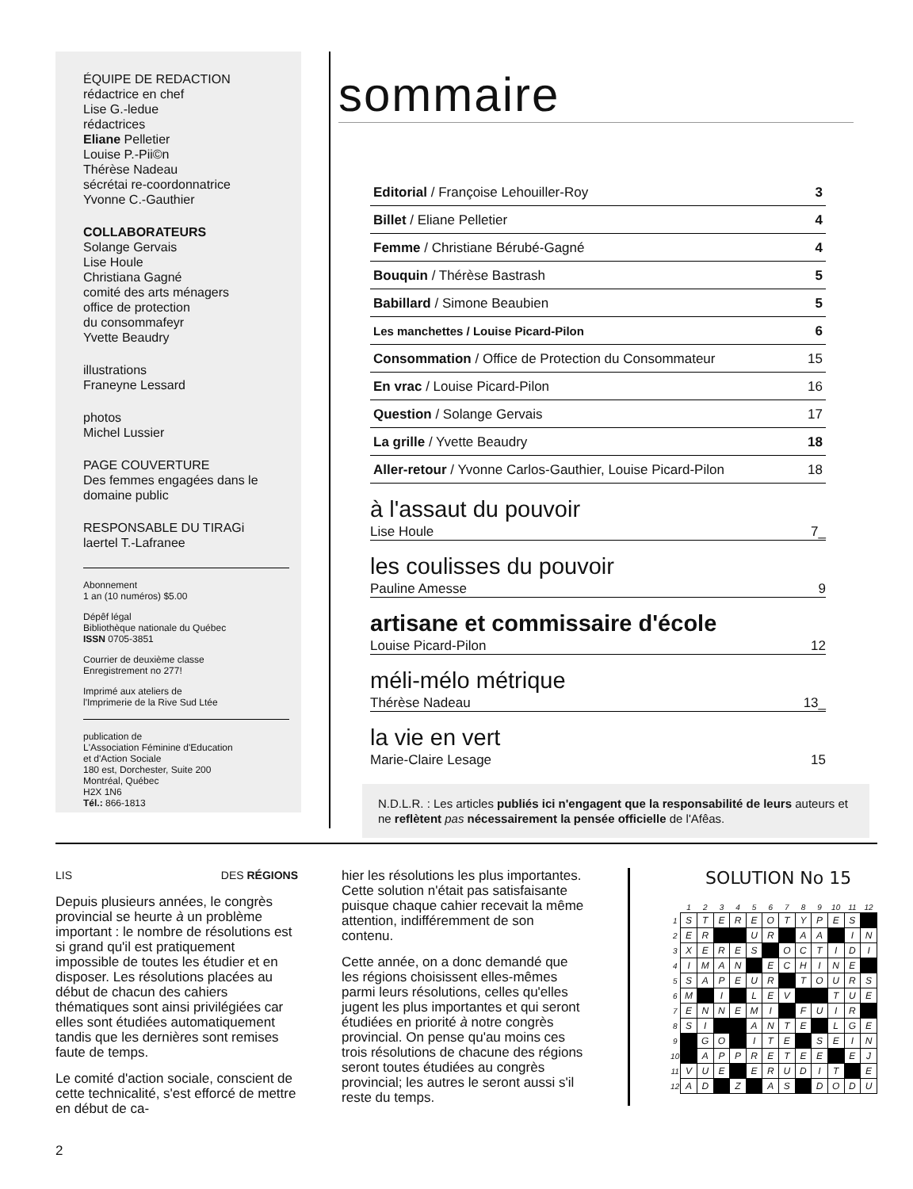ÉQUIPE DE REDACTION
rédactrice en chef
Lise G.-ledue
rédactrices
Eliane Pelletier
Louise P.-Pii©n
Thérèse Nadeau
sécrétai re-coordonnatrice
Yvonne C.-Gauthier
COLLABORATEURS
Solange Gervais
Lise Houle
Christiana Gagné
comité des arts ménagers
office de protection
du consommafeyr
Yvette Beaudry
illustrations
Franeyne Lessard
photos
Michel Lussier
PAGE COUVERTURE
Des femmes engagées dans le domaine public
RESPONSABLE DU TIRAGi
laertel T.-Lafranee
Abonnement
1 an (10 numéros) $5.00
Dépêf légal
Bibliothèque nationale du Québec
ISSN 0705-3851
Courrier de deuxième classe
Enregistrement no 277!
Imprimé aux ateliers de
l'Imprimerie de la Rive Sud Ltée
publication de
L'Association Féminine d'Education
et d'Action Sociale
180 est, Dorchester, Suite 200
Montréal, Québec
H2X 1N6
Tél.: 866-1813
sommaire
Editorial / Françoise Lehouiller-Roy 3
Billet / Eliane Pelletier 4
Femme / Christiane Bérubé-Gagné 4
Bouquin / Thérèse Bastrash 5
Babillard / Simone Beaubien 5
Les manchettes / Louise Picard-Pilon 6
Consommation / Office de Protection du Consommateur 15
En vrac / Louise Picard-Pilon 16
Question / Solange Gervais 17
La grille / Yvette Beaudry 18
Aller-retour / Yvonne Carlos-Gauthier, Louise Picard-Pilon 18
à l'assaut du pouvoir
Lise Houle 7_
les coulisses du pouvoir
Pauline Amesse 9
artisane et commissaire d'école
Louise Picard-Pilon 12
méli-mélo métrique
Thérèse Nadeau 13_
la vie en vert
Marie-Claire Lesage 15
N.D.L.R. : Les articles publiés ici n'engagent que la responsabilité de leurs auteurs et ne reflètent pas nécessairement la pensée officielle de l'Afêas.
LIS DES RÉGIONS
Depuis plusieurs années, le congrès provincial se heurte à un problème important : le nombre de résolutions est si grand qu'il est pratiquement impossible de toutes les étudier et en disposer. Les résolutions placées au début de chacun des cahiers thématiques sont ainsi privilégiées car elles sont étudiées automatiquement tandis que les dernières sont remises faute de temps.
Le comité d'action sociale, conscient de cette technicalité, s'est efforcé de mettre en début de ca-
hier les résolutions les plus importantes. Cette solution n'était pas satisfaisante puisque chaque cahier recevait la même attention, indifféremment de son contenu.
Cette année, on a donc demandé que les régions choisissent elles-mêmes parmi leurs résolutions, celles qu'elles jugent les plus importantes et qui seront étudiées en priorité à notre congrès provincial. On pense qu'au moins ces trois résolutions de chacune des régions seront toutes étudiées au congrès provincial; les autres le seront aussi s'il reste du temps.
SOLUTION No 15
| | 1 | 2 | 3 | 4 | 5 | 6 | 7 | 8 | 9 | 10 | 11 | 12 |
| --- | --- | --- | --- | --- | --- | --- | --- | --- | --- | --- | --- | --- |
| 1 | S | T | E | R | E | O | T | Y | P | E | S | |
| 2 | E | R | | | U | R | | A | A | | I | N |
| 3 | X | E | R | E | S | | O | C | T | I | D | I |
| 4 | I | M | A | N | | E | C | H | I | N | E | |
| 5 | S | A | P | E | U | R | | T | O | U | R | S |
| 6 | M | | I | | L | E | V | | | T | U | E |
| 7 | E | N | N | E | M | I | | F | U | I | R | |
| 8 | S | I | | | A | N | T | E | | L | G | E |
| 9 | | G | O | | I | T | E | | S | E | I | N |
| 10 | | A | P | P | R | E | T | E | E | | E | J |
| 11 | V | U | E | | E | R | U | D | I | T | | E |
| 12 | A | D | | Z | | A | S | | D | O | D | U |
2